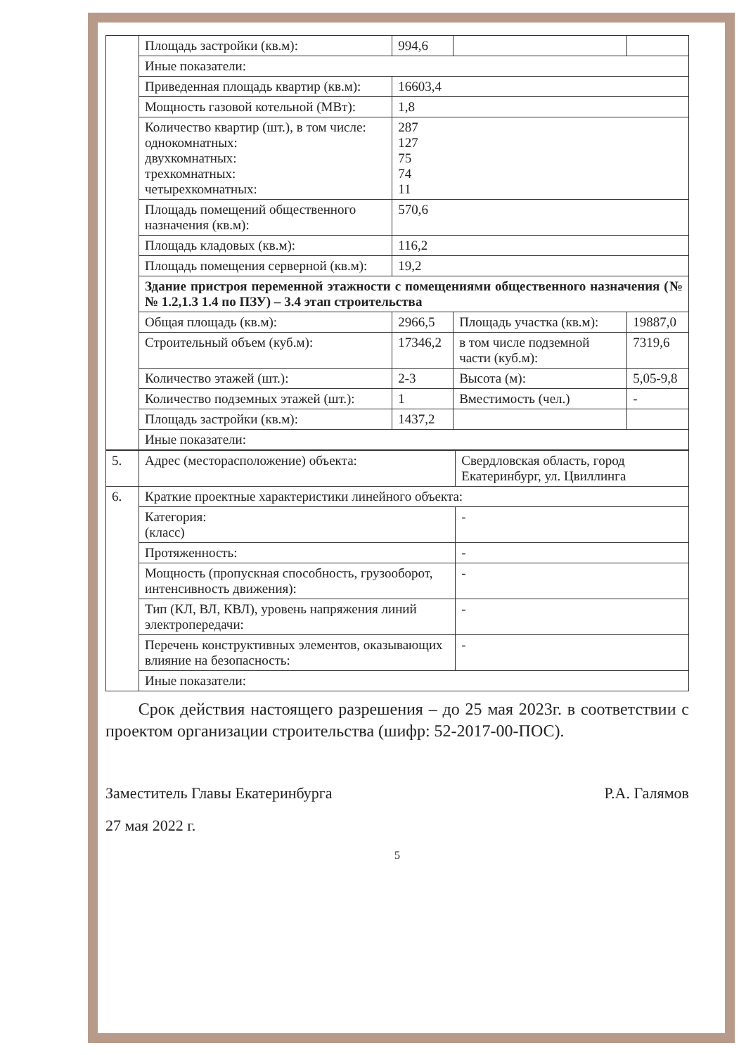| | Площадь застройки (кв.м): | 994,6 | | |
| | Иные показатели: | | | |
| | Приведенная площадь квартир (кв.м): | 16603,4 | | |
| | Мощность газовой котельной (МВт): | 1,8 | | |
| | Количество квартир (шт.), в том числе: однокомнатных: двухкомнатных: трехкомнатных: четырехкомнатных: | 287 127 75 74 11 | | |
| | Площадь помещений общественного назначения (кв.м): | 570,6 | | |
| | Площадь кладовых (кв.м): | 116,2 | | |
| | Площадь помещения серверной (кв.м): | 19,2 | | |
| | Здание пристроя переменной этажности с помещениями общественного назначения (№№ 1.2,1.3 1.4 по ПЗУ) – 3.4 этап строительства | | | |
| | Общая площадь (кв.м): | 2966,5 | Площадь участка (кв.м): | 19887,0 |
| | Строительный объем (куб.м): | 17346,2 | в том числе подземной части (куб.м): | 7319,6 |
| | Количество этажей (шт.): | 2-3 | Высота (м): | 5,05-9,8 |
| | Количество подземных этажей (шт.): | 1 | Вместимость (чел.) | - |
| | Площадь застройки (кв.м): | 1437,2 | | |
| | Иные показатели: | | | |
| 5. | Адрес (месторасположение) объекта: | Свердловская область, город Екатеринбург, ул. Цвиллинга |
| 6. | Краткие проектные характеристики линейного объекта: | |
| | Категория: (класс) | - |
| | Протяженность: | - |
| | Мощность (пропускная способность, грузооборот, интенсивность движения): | - |
| | Тип (КЛ, ВЛ, КВЛ), уровень напряжения линий электропередачи: | - |
| | Перечень конструктивных элементов, оказывающих влияние на безопасность: | - |
| | Иные показатели: | |
Срок действия настоящего разрешения – до 25 мая 2023г. в соответствии с проектом организации строительства (шифр: 52-2017-00-ПОС).
Заместитель Главы Екатеринбурга Р.А. Галямов
27 мая 2022 г.
5